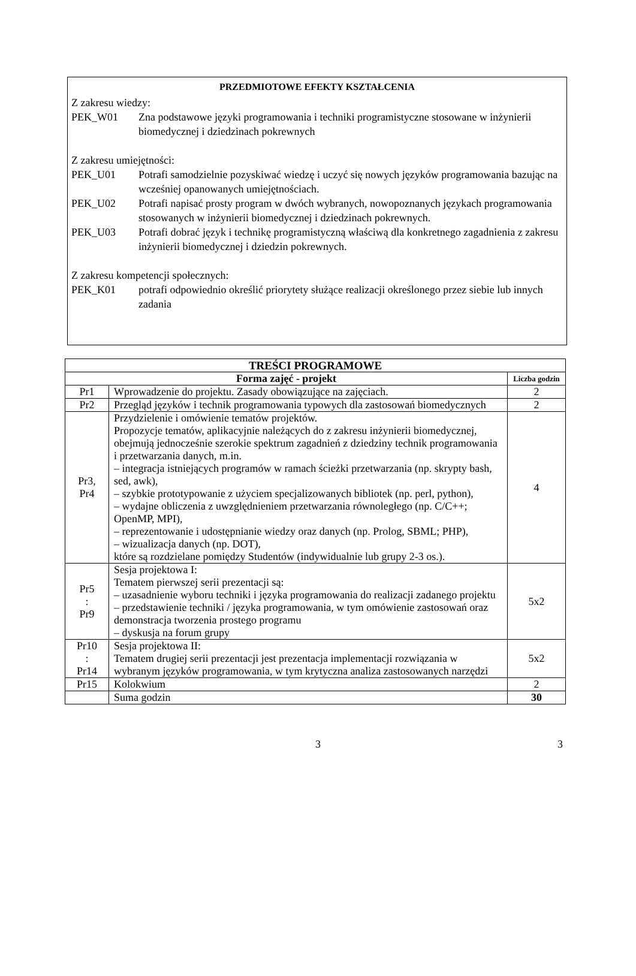PRZEDMIOTOWE EFEKTY KSZTAŁCENIA
Z zakresu wiedzy:
PEK_W01 Zna podstawowe języki programowania i techniki programistyczne stosowane w inżynierii biomedycznej i dziedzinach pokrewnych
Z zakresu umiejętności:
PEK_U01 Potrafi samodzielnie pozyskiwać wiedzę i uczyć się nowych języków programowania bazując na wcześniej opanowanych umiejętnościach.
PEK_U02 Potrafi napisać prosty program w dwóch wybranych, nowopoznanych językach programowania stosowanych w inżynierii biomedycznej i dziedzinach pokrewnych.
PEK_U03 Potrafi dobrać język i technikę programistyczną właściwą dla konkretnego zagadnienia z zakresu inżynierii biomedycznej i dziedzin pokrewnych.
Z zakresu kompetencji społecznych:
PEK_K01 potrafi odpowiednio określić priorytety służące realizacji określonego przez siebie lub innych zadania
| TREŚCI PROGRAMOWE | | |
| --- | --- | --- |
| Forma zajęć - projekt | | Liczba godzin |
| Pr1 | Wprowadzenie do projektu. Zasady obowiązujące na zajęciach. | 2 |
| Pr2 | Przegląd języków i technik programowania typowych dla zastosowań biomedycznych | 2 |
| Pr3, Pr4 | Przydzielenie i omówienie tematów projektów. Propozycje tematów, aplikacyjnie należących do z zakresu inżynierii biomedycznej, obejmują jednocześnie szerokie spektrum zagadnień z dziedziny technik programowania i przetwarzania danych, m.in. – integracja istniejących programów w ramach ścieżki przetwarzania (np. skrypty bash, sed, awk), – szybkie prototypowanie z użyciem specjalizowanych bibliotek (np. perl, python), – wydajne obliczenia z uwzględnieniem przetwarzania równoległego (np. C/C++; OpenMP, MPI), – reprezentowanie i udostępnianie wiedzy oraz danych (np. Prolog, SBML; PHP), – wizualizacja danych (np. DOT), które są rozdzielane pomiędzy Studentów (indywidualnie lub grupy 2-3 os.). | 4 |
| Pr5 : Pr9 | Sesja projektowa I: Tematem pierwszej serii prezentacji są: – uzasadnienie wyboru techniki i języka programowania do realizacji zadanego projektu – przedstawienie techniki / języka programowania, w tym omówienie zastosowań oraz demonstracja tworzenia prostego programu – dyskusja na forum grupy | 5x2 |
| Pr10 : Pr14 | Sesja projektowa II: Tematem drugiej serii prezentacji jest prezentacja implementacji rozwiązania w wybranym języków programowania, w tym krytyczna analiza zastosowanych narzędzi | 5x2 |
| Pr15 | Kolokwium | 2 |
| | Suma godzin | 30 |
3 3